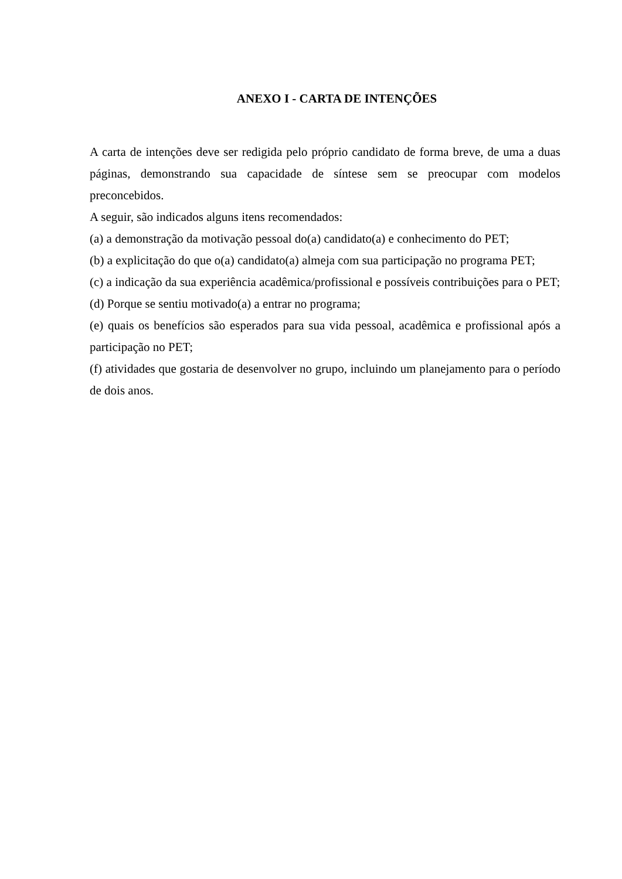ANEXO I - CARTA DE INTENÇÕES
A carta de intenções deve ser redigida pelo próprio candidato de forma breve, de uma a duas páginas, demonstrando sua capacidade de síntese sem se preocupar com modelos preconcebidos.
A seguir, são indicados alguns itens recomendados:
(a) a demonstração da motivação pessoal do(a) candidato(a) e conhecimento do PET;
(b) a explicitação do que o(a) candidato(a) almeja com sua participação no programa PET;
(c) a indicação da sua experiência acadêmica/profissional e possíveis contribuições para o PET;
(d) Porque se sentiu motivado(a) a entrar no programa;
(e) quais os benefícios são esperados para sua vida pessoal, acadêmica e profissional após a participação no PET;
(f) atividades que gostaria de desenvolver no grupo, incluindo um planejamento para o período de dois anos.